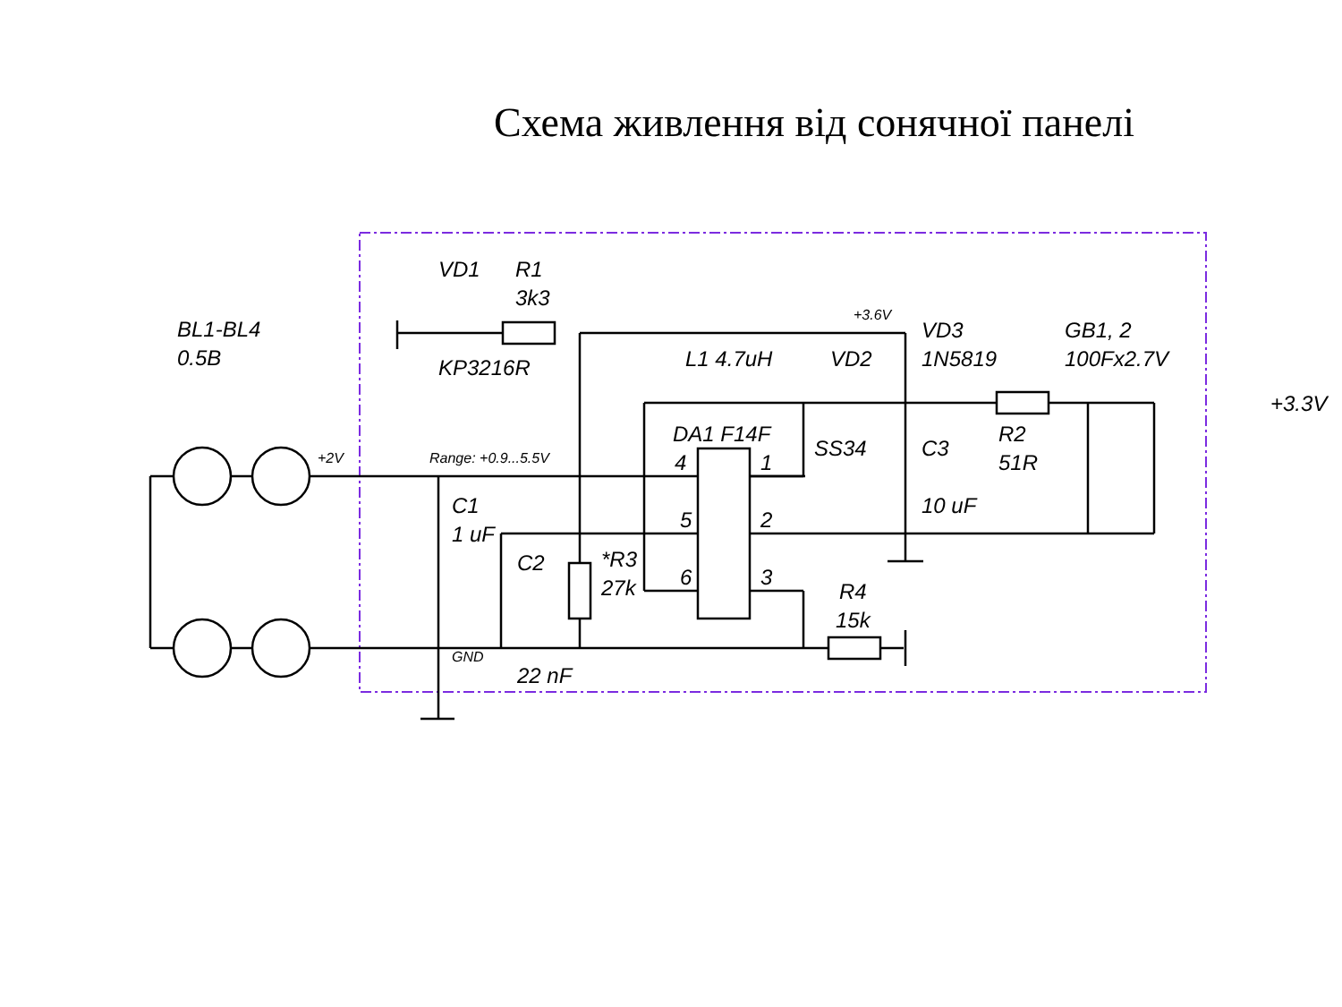Схема живлення від сонячної панелі
BL1-BL4
0.5B
+2V
Range: +0.9...5.5V
VD1
R1
3k3
KP3216R
+3.6V
L1 4.7uH
VD2
VD3
1N5819
GB1, 2
100Fx2.7V
+3.3V
DA1 F14F
SS34
C3
10 uF
R2
51R
4
1
5
2
6
3
C1
1 uF
C2
*R3
27k
R4
15k
GND
22 nF